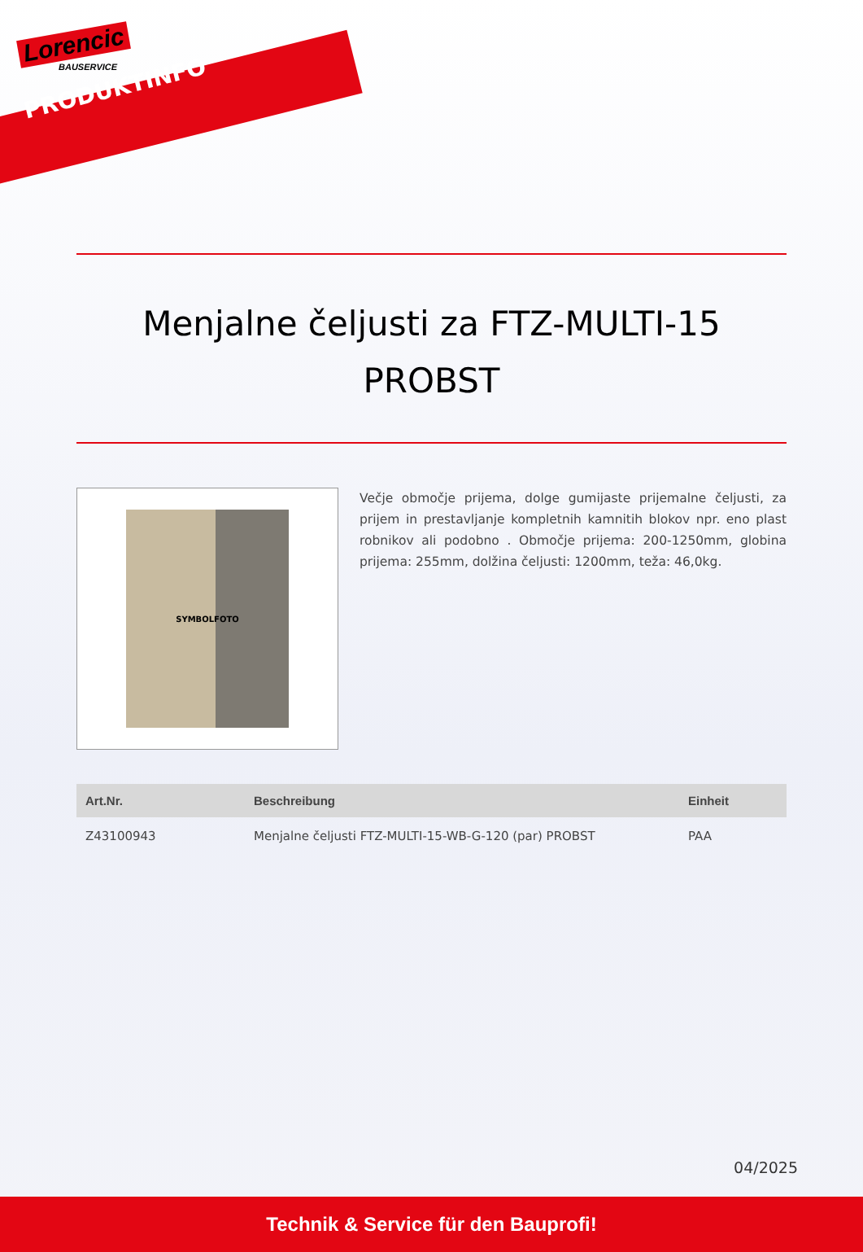Lorencic
BAUSERVICE
PRODUKTINFO
Menjalne čeljusti za FTZ-MULTI-15 PROBST
SYMBOLFOTO
Večje območje prijema, dolge gumijaste prijemalne čeljusti, za prijem in prestavljanje kompletnih kamnitih blokov npr. eno plast robnikov ali podobno . Območje prijema: 200-1250mm, globina prijema: 255mm, dolžina čeljusti: 1200mm, teža: 46,0kg.
| Art.Nr. | Beschreibung | Einheit |
| --- | --- | --- |
| Z43100943 | Menjalne čeljusti FTZ-MULTI-15-WB-G-120 (par) PROBST | PAA |
04/2025
Technik & Service für den Bauprofi!